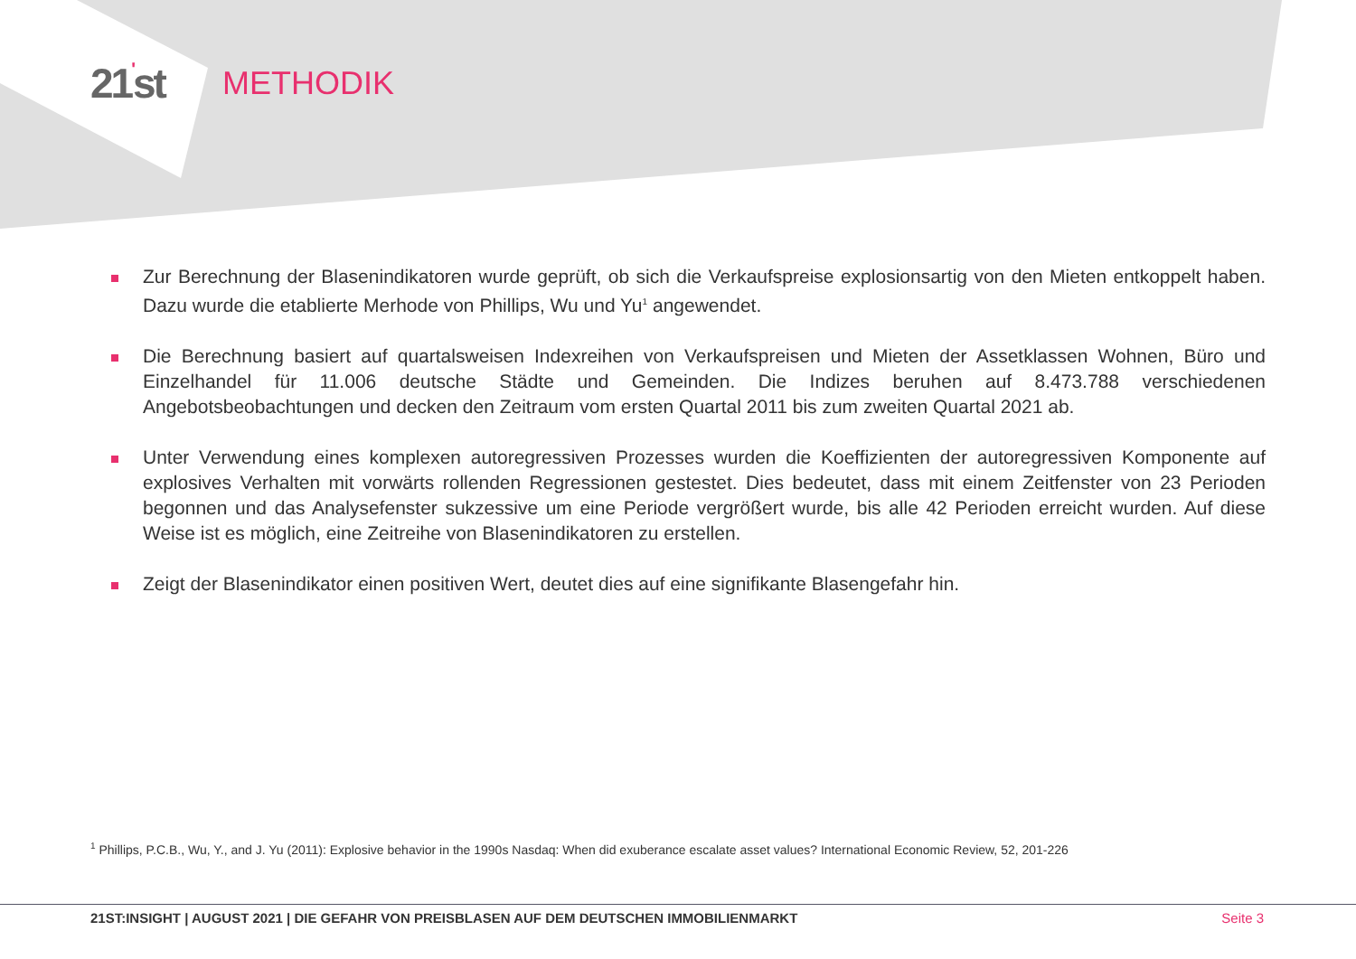21'st
METHODIK
Zur Berechnung der Blasenindikatoren wurde geprüft, ob sich die Verkaufspreise explosionsartig von den Mieten entkoppelt haben. Dazu wurde die etablierte Merhode von Phillips, Wu und Yu<sup>1</sup> angewendet.
Die Berechnung basiert auf quartalsweisen Indexreihen von Verkaufspreisen und Mieten der Assetklassen Wohnen, Büro und Einzelhandel für 11.006 deutsche Städte und Gemeinden. Die Indizes beruhen auf 8.473.788 verschiedenen Angebotsbeobachtungen und decken den Zeitraum vom ersten Quartal 2011 bis zum zweiten Quartal 2021 ab.
Unter Verwendung eines komplexen autoregressiven Prozesses wurden die Koeffizienten der autoregressiven Komponente auf explosives Verhalten mit vorwärts rollenden Regressionen gestestet. Dies bedeutet, dass mit einem Zeitfenster von 23 Perioden begonnen und das Analysefenster sukzessive um eine Periode vergrößert wurde, bis alle 42 Perioden erreicht wurden. Auf diese Weise ist es möglich, eine Zeitreihe von Blasenindikatoren zu erstellen.
Zeigt der Blasenindikator einen positiven Wert, deutet dies auf eine signifikante Blasengefahr hin.
<sup>1</sup> Phillips, P.C.B., Wu, Y., and J. Yu (2011): Explosive behavior in the 1990s Nasdaq: When did exuberance escalate asset values? International Economic Review, 52, 201-226
21ST:INSIGHT | AUGUST 2021 | DIE GEFAHR VON PREISBLASEN AUF DEM DEUTSCHEN IMMOBILIENMARKT Seite 3